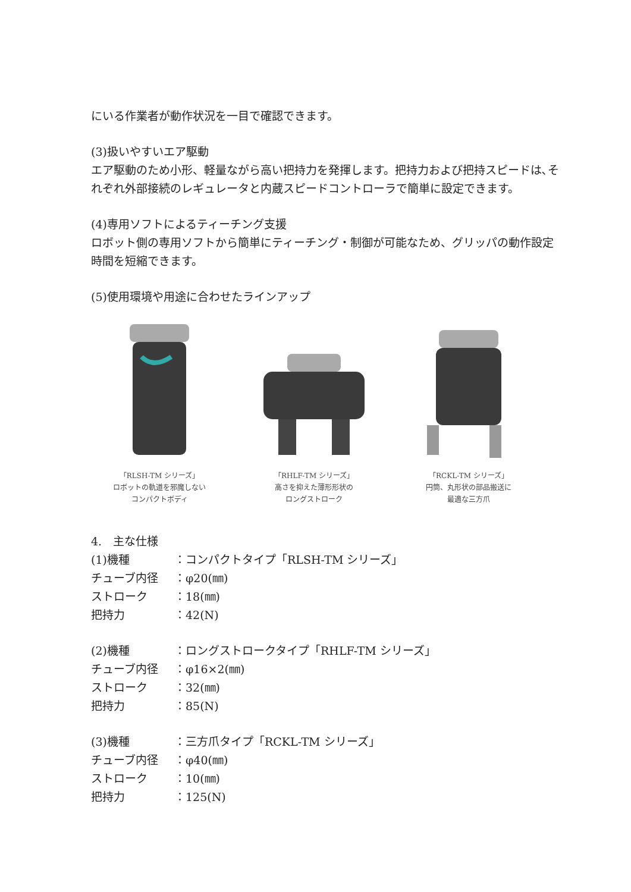にいる作業者が動作状況を一目で確認できます。
(3)扱いやすいエア駆動
エア駆動のため小形、軽量ながら高い把持力を発揮します。把持力および把持スピードは､それぞれ外部接続のレギュレータと内蔵スピードコントローラで簡単に設定できます。
(4)専用ソフトによるティーチング支援
ロボット側の専用ソフトから簡単にティーチング・制御が可能なため、グリッパの動作設定時間を短縮できます。
(5)使用環境や用途に合わせたラインアップ
「RLSH-TM シリーズ」
ロボットの軌道を邪魔しない
コンパクトボディ
「RHLF-TM シリーズ」
高さを抑えた薄形形状の
ロングストローク
「RCKL-TM シリーズ」
円筒、丸形状の部品搬送に
最適な三方爪
4.　主な仕様
(1)機種 ：コンパクトタイプ「RLSH-TM シリーズ」
チューブ内径 ：φ20(㎜)
ストローク ：18(㎜)
把持力 ：42(N)
(2)機種 ：ロングストロークタイプ「RHLF-TM シリーズ」
チューブ内径 ：φ16×2(㎜)
ストローク ：32(㎜)
把持力 ：85(N)
(3)機種 ：三方爪タイプ「RCKL-TM シリーズ」
チューブ内径 ：φ40(㎜)
ストローク ：10(㎜)
把持力 ：125(N)